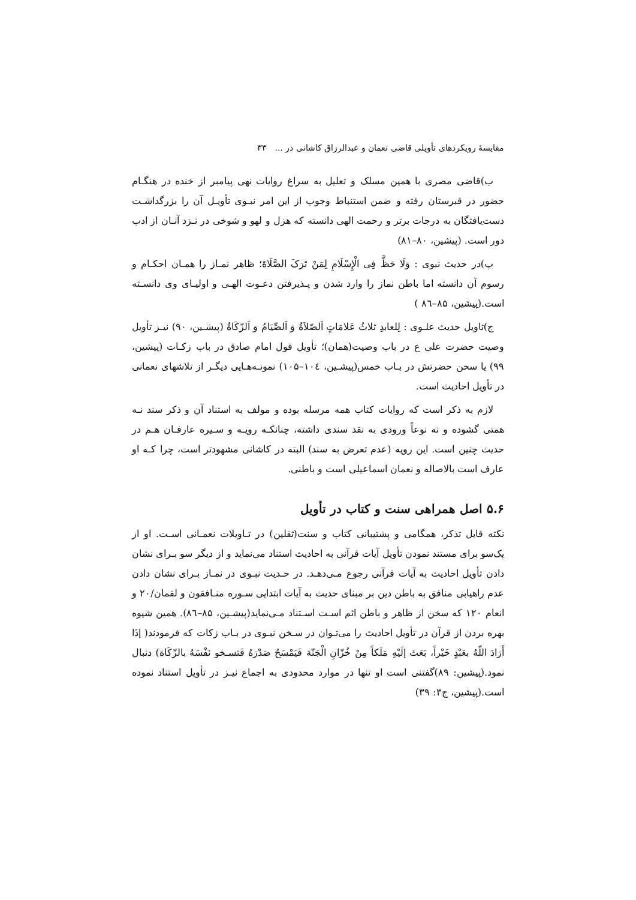مقایسهٔ رویکردهای تأویلی قاضی نعمان و عبدالرزاق کاشانی در ... ۳۳
ب)قاضی مصری با همین مسلک و تعلیل به سراغ روایات نهی پیامبر از خنده در هنگـام حضور در قبرستان رفته و ضمن استنباط وجوب از این امر نبـوی تأویـل آن را بزرگداشـت دست‌یافتگان به درجات برتر و رحمت الهی دانسته که هزل و لهو و شوخی در نـزد آنـان از ادب دور است. (پیشین، ۸۰–۸۱)
پ)در حدیث نبوی : وَلَا حَظَّ فِی الْإِسْلَامِ لِمَنْ تَرَکَ الصَّلَاةَ؛ ظاهر نمـاز را همـان احکـام و رسوم آن دانسته اما باطن نماز را وارد شدن و پـذیرفتن دعـوت الهـی و اولیـای وی دانسـته است.(پیشین، ۸۵–۸٦ )
ج)تاویل حدیث علـوی : لِلعابدِ ثلاثُ عَلامَاتٍ اَلصّلاَةُ وَ اَلصِّیَامُ وَ اَلزّکَاةُ (پیشـین، ۹۰) نیـز تأویل وصیت حضرت علی ع در باب وصیت(همان)؛ تأویل قول امام صادق در باب زکـات (پیشین، ۹۹) یا سخن حضرتش در بـاب خمس(پیشـین، ۱۰٤–۱۰۵) نمونـه‌هـایی دیگـر از تلاشهای نعمانی در تأویل احادیث است.
لازم به ذکر است که روایات کتاب همه مرسله بوده و مولف به استناد آن و ذکر سند نـه همتی گشوده و نه نوعاً ورودی به نقد سندی داشته، چنانکـه رویـه و سـیره عارفـان هـم در حدیث چنین است. این رویه (عدم تعرض به سند) البته در کاشانی مشهودتر است، چرا کـه او عارف است بالاصاله و نعمان اسماعیلی است و باطنی.
۵.۶ اصل همراهی سنت و کتاب در تأویل
نکته قابل تذکر، همگامی و پشتیبانی کتاب و سنت(ثقلین) در تـاویلات نعمـانی اسـت. او از یک‌سو برای مستند نمودن تأویل آیات قرآنی به احادیث استناد می‌نماید و از دیگر سو بـرای نشان دادن تأویل احادیث به آیات قرآنی رجوع مـی‌دهـد. در حـدیث نبـوی در نمـاز بـرای نشان دادن عدم راهیابی منافق به باطن دین بر مبنای حدیث به آیات ابتدایی سـوره منـافقون و لقمان/۲۰ و انعام ۱۲۰ که سخن از ظاهر و باطن اثم اسـت اسـتناد مـی‌نماید(پیشـین، ۸۵–۸٦). همین شیوه بهره بردن از قرآن در تأویل احادیث را می‌تـوان در سـخن نبـوی در بـاب زکات که فرمودند( إذَا أَرَادَ اللّهُ بعَبْدٍ خَیْراً، بَعَثَ إلَیْهِ مَلَکاً مِنْ خُزّانِ الْجَنّة فَیَمْسَحُ صَدْرَهُ فَتسـخو نَفْسَهُ بالزّکَاة) دنبال نمود.(پیشین: ۸۹)گفتنی است او تنها در موارد محدودی به اجماع نیـز در تأویل استناد نموده است.(پیشین، ج۳: ۳۹)